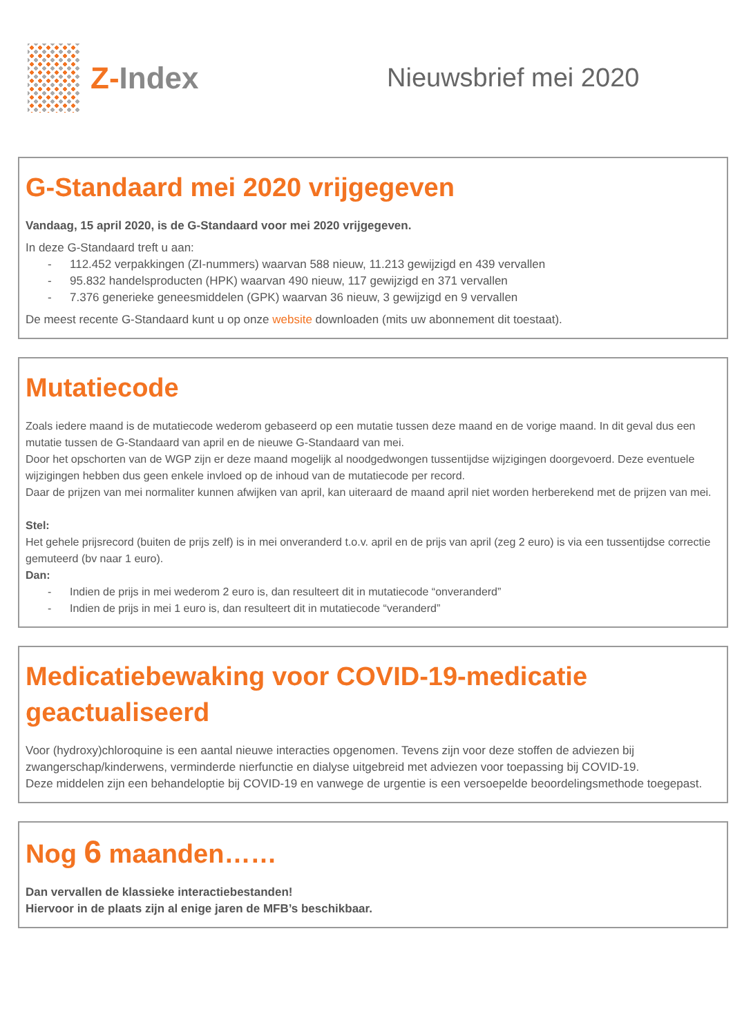Z-Index
Nieuwsbrief mei 2020
G-Standaard mei 2020 vrijgegeven
Vandaag, 15 april 2020, is de G-Standaard voor mei 2020 vrijgegeven.
In deze G-Standaard treft u aan:
- 112.452 verpakkingen (ZI-nummers) waarvan 588 nieuw, 11.213 gewijzigd en 439 vervallen
- 95.832 handelsproducten (HPK) waarvan 490 nieuw, 117 gewijzigd en 371 vervallen
- 7.376 generieke geneesmiddelen (GPK) waarvan 36 nieuw, 3 gewijzigd en 9 vervallen
De meest recente G-Standaard kunt u op onze website downloaden (mits uw abonnement dit toestaat).
Mutatiecode
Zoals iedere maand is de mutatiecode wederom gebaseerd op een mutatie tussen deze maand en de vorige maand. In dit geval dus een mutatie tussen de G-Standaard van april en de nieuwe G-Standaard van mei.
Door het opschorten van de WGP zijn er deze maand mogelijk al noodgedwongen tussentijdse wijzigingen doorgevoerd. Deze eventuele wijzigingen hebben dus geen enkele invloed op de inhoud van de mutatiecode per record.
Daar de prijzen van mei normaliter kunnen afwijken van april, kan uiteraard de maand april niet worden herberekend met de prijzen van mei.
Stel:
Het gehele prijsrecord (buiten de prijs zelf) is in mei onveranderd t.o.v. april en de prijs van april (zeg 2 euro) is via een tussentijdse correctie gemuteerd (bv naar 1 euro).
Dan:
- Indien de prijs in mei wederom 2 euro is, dan resulteert dit in mutatiecode “onveranderd”
- Indien de prijs in mei 1 euro is, dan resulteert dit in mutatiecode “veranderd”
Medicatiebewaking voor COVID-19-medicatie geactualiseerd
Voor (hydroxy)chloroquine is een aantal nieuwe interacties opgenomen. Tevens zijn voor deze stoffen de adviezen bij zwangerschap/kinderwens, verminderde nierfunctie en dialyse uitgebreid met adviezen voor toepassing bij COVID-19.
Deze middelen zijn een behandeloptie bij COVID-19 en vanwege de urgentie is een versoepelde beoordelingsmethode toegepast.
Nog 6 maanden……
Dan vervallen de klassieke interactiebestanden!
Hiervoor in de plaats zijn al enige jaren de MFB’s beschikbaar.